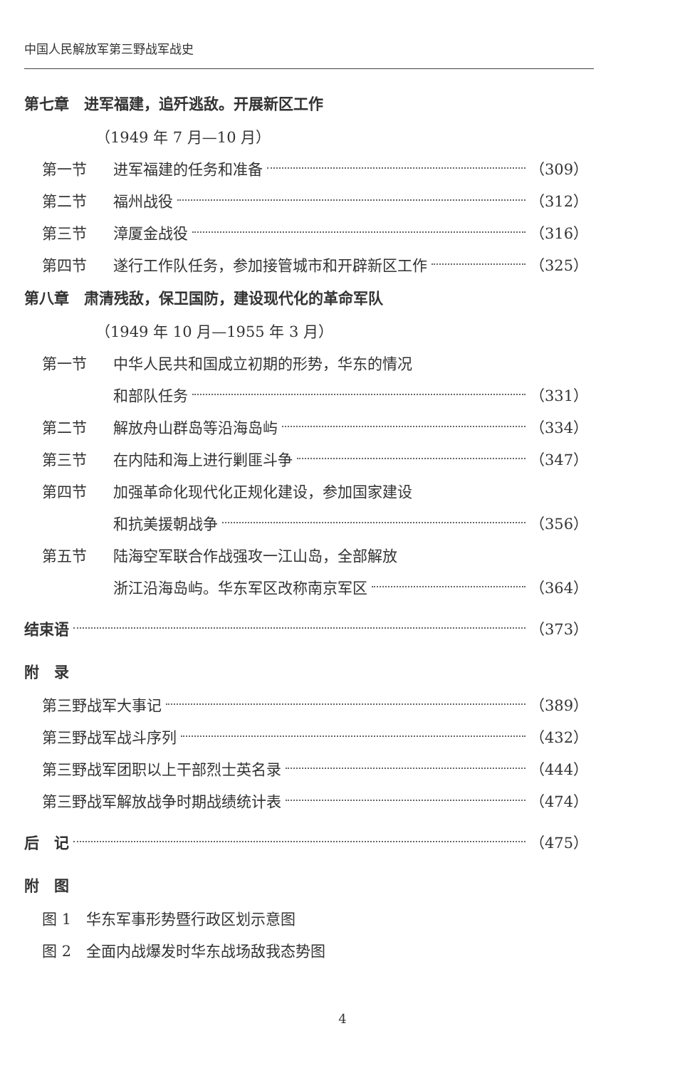中国人民解放军第三野战军战史
第七章　进军福建，追歼逃敌。开展新区工作
（1949 年 7 月—10 月）
第一节 进军福建的任务和准备 （309）
第二节 福州战役 （312）
第三节 漳厦金战役 （316）
第四节 遂行工作队任务，参加接管城市和开辟新区工作 （325）
第八章　肃清残敌，保卫国防，建设现代化的革命军队
（1949 年 10 月—1955 年 3 月）
第一节 中华人民共和国成立初期的形势，华东的情况
和部队任务 （331）
第二节 解放舟山群岛等沿海岛屿 （334）
第三节 在内陆和海上进行剿匪斗争 （347）
第四节 加强革命化现代化正规化建设，参加国家建设
和抗美援朝战争 （356）
第五节 陆海空军联合作战强攻一江山岛，全部解放
浙江沿海岛屿。华东军区改称南京军区 （364）
结束语 （373）
附　录
第三野战军大事记 （389）
第三野战军战斗序列 （432）
第三野战军团职以上干部烈士英名录 （444）
第三野战军解放战争时期战绩统计表 （474）
后　记 （475）
附　图
图 1　华东军事形势暨行政区划示意图
图 2　全面内战爆发时华东战场敌我态势图
4